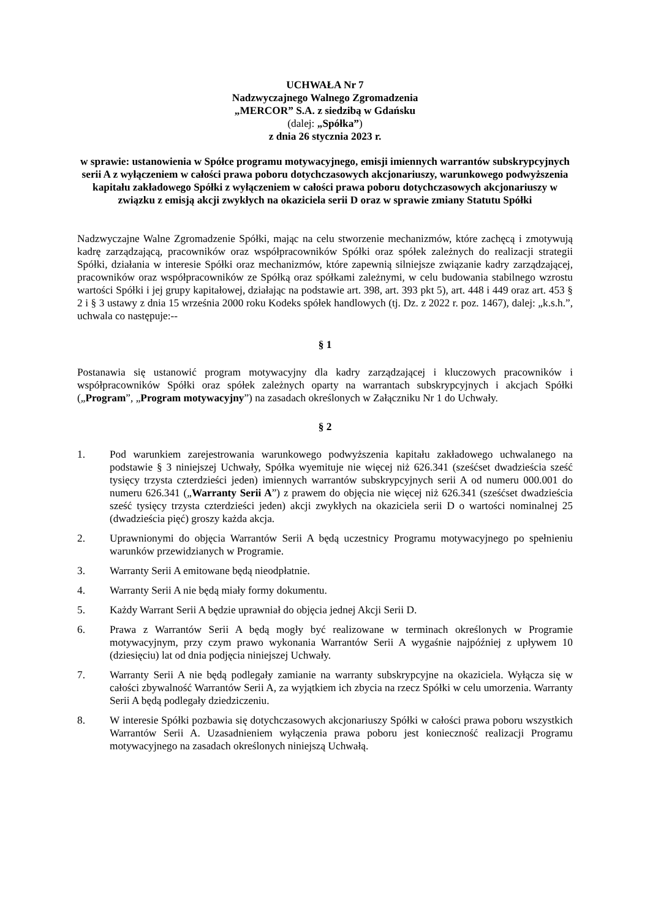UCHWAŁA Nr 7
Nadzwyczajnego Walnego Zgromadzenia
„MERCOR” S.A. z siedzibą w Gdańsku
(dalej: „Spółka”)
z dnia 26 stycznia 2023 r.
w sprawie: ustanowienia w Spółce programu motywacyjnego, emisji imiennych warrantów subskrypcyjnych serii A z wyłączeniem w całości prawa poboru dotychczasowych akcjonariuszy, warunkowego podwyższenia kapitału zakładowego Spółki z wyłączeniem w całości prawa poboru dotychczasowych akcjonariuszy w związku z emisją akcji zwykłych na okaziciela serii D oraz w sprawie zmiany Statutu Spółki
Nadzwyczajne Walne Zgromadzenie Spółki, mając na celu stworzenie mechanizmów, które zachęcą i zmotywują kadrę zarządzającą, pracowników oraz współpracowników Spółki oraz spółek zależnych do realizacji strategii Spółki, działania w interesie Spółki oraz mechanizmów, które zapewnią silniejsze związanie kadry zarządzającej, pracowników oraz współpracowników ze Spółką oraz spółkami zależnymi, w celu budowania stabilnego wzrostu wartości Spółki i jej grupy kapitałowej, działając na podstawie art. 398, art. 393 pkt 5), art. 448 i 449 oraz art. 453 § 2 i § 3 ustawy z dnia 15 września 2000 roku Kodeks spółek handlowych (tj. Dz. z 2022 r. poz. 1467), dalej: „k.s.h.”, uchwala co następuje:--
§ 1
Postanawia się ustanowić program motywacyjny dla kadry zarządzającej i kluczowych pracowników i współpracowników Spółki oraz spółek zależnych oparty na warrantach subskrypcyjnych i akcjach Spółki („Program”, „Program motywacyjny”) na zasadach określonych w Załączniku Nr 1 do Uchwały.
§ 2
1. Pod warunkiem zarejestrowania warunkowego podwyższenia kapitału zakładowego uchwalanego na podstawie § 3 niniejszej Uchwały, Spółka wyemituje nie więcej niż 626.341 (sześćset dwadzieścia sześć tysięcy trzysta czterdzieści jeden) imiennych warrantów subskrypcyjnych serii A od numeru 000.001 do numeru 626.341 („Warranty Serii A”) z prawem do objęcia nie więcej niż 626.341 (sześćset dwadzieścia sześć tysięcy trzysta czterdzieści jeden) akcji zwykłych na okaziciela serii D o wartości nominalnej 25 (dwadzieścia pięć) groszy każda akcja.
2. Uprawnionymi do objęcia Warrantów Serii A będą uczestnicy Programu motywacyjnego po spełnieniu warunków przewidzianych w Programie.
3. Warranty Serii A emitowane będą nieodpłatnie.
4. Warranty Serii A nie będą miały formy dokumentu.
5. Każdy Warrant Serii A będzie uprawniał do objęcia jednej Akcji Serii D.
6. Prawa z Warrantów Serii A będą mogły być realizowane w terminach określonych w Programie motywacyjnym, przy czym prawo wykonania Warrantów Serii A wygaśnie najpóźniej z upływem 10 (dziesięciu) lat od dnia podjęcia niniejszej Uchwały.
7. Warranty Serii A nie będą podlegały zamianie na warranty subskrypcyjne na okaziciela. Wyłącza się w całości zbywalność Warrantów Serii A, za wyjątkiem ich zbycia na rzecz Spółki w celu umorzenia. Warranty Serii A będą podlegały dziedziczeniu.
8. W interesie Spółki pozbawia się dotychczasowych akcjonariuszy Spółki w całości prawa poboru wszystkich Warrantów Serii A. Uzasadnieniem wyłączenia prawa poboru jest konieczność realizacji Programu motywacyjnego na zasadach określonych niniejszą Uchwałą.